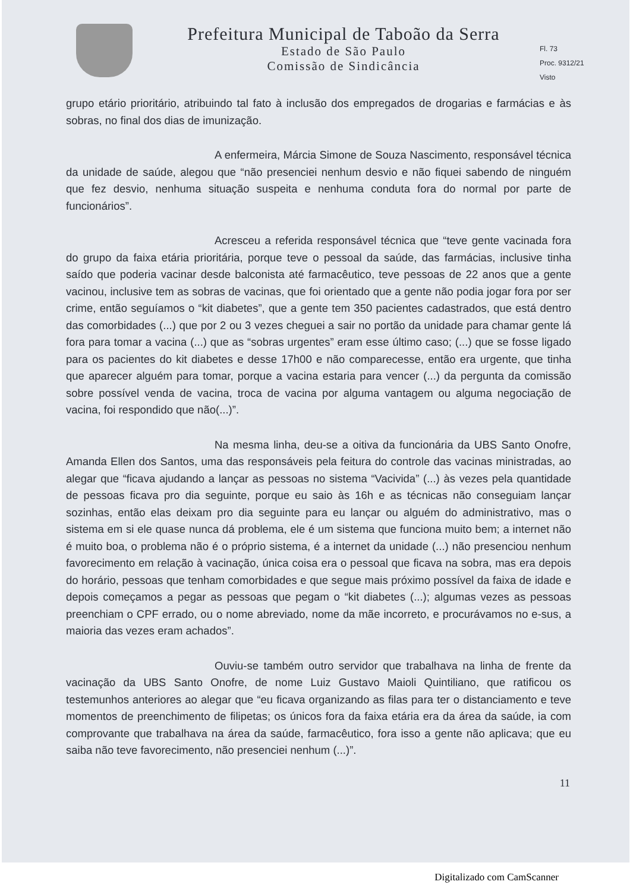Prefeitura Municipal de Taboão da Serra
Estado de São Paulo
Comissão de Sindicância
Fl. 73
Proc. 9312/21
Visto
grupo etário prioritário, atribuindo tal fato à inclusão dos empregados de drogarias e farmácias e às sobras, no final dos dias de imunização.
A enfermeira, Márcia Simone de Souza Nascimento, responsável técnica da unidade de saúde, alegou que “não presenciei nenhum desvio e não fiquei sabendo de ninguém que fez desvio, nenhuma situação suspeita e nenhuma conduta fora do normal por parte de funcionários”.
Acresceu a referida responsável técnica que “teve gente vacinada fora do grupo da faixa etária prioritária, porque teve o pessoal da saúde, das farmácias, inclusive tinha saído que poderia vacinar desde balconista até farmacêutico, teve pessoas de 22 anos que a gente vacinou, inclusive tem as sobras de vacinas, que foi orientado que a gente não podia jogar fora por ser crime, então seguíamos o “kit diabetes”, que a gente tem 350 pacientes cadastrados, que está dentro das comorbidades (...) que por 2 ou 3 vezes cheguei a sair no portão da unidade para chamar gente lá fora para tomar a vacina (...) que as “sobras urgentes” eram esse último caso; (...) que se fosse ligado para os pacientes do kit diabetes e desse 17h00 e não comparecesse, então era urgente, que tinha que aparecer alguém para tomar, porque a vacina estaria para vencer (...) da pergunta da comissão sobre possível venda de vacina, troca de vacina por alguma vantagem ou alguma negociação de vacina, foi respondido que não(...)”.
Na mesma linha, deu-se a oitiva da funcionária da UBS Santo Onofre, Amanda Ellen dos Santos, uma das responsáveis pela feitura do controle das vacinas ministradas, ao alegar que “ficava ajudando a lançar as pessoas no sistema “Vacivida” (...) às vezes pela quantidade de pessoas ficava pro dia seguinte, porque eu saio às 16h e as técnicas não conseguiam lançar sozinhas, então elas deixam pro dia seguinte para eu lançar ou alguém do administrativo, mas o sistema em si ele quase nunca dá problema, ele é um sistema que funciona muito bem; a internet não é muito boa, o problema não é o próprio sistema, é a internet da unidade (...) não presenciou nenhum favorecimento em relação à vacinação, única coisa era o pessoal que ficava na sobra, mas era depois do horário, pessoas que tenham comorbidades e que segue mais próximo possível da faixa de idade e depois começamos a pegar as pessoas que pegam o “kit diabetes (...); algumas vezes as pessoas preenchiam o CPF errado, ou o nome abreviado, nome da mãe incorreto, e procurávamos no e-sus, a maioria das vezes eram achados”.
Ouviu-se também outro servidor que trabalhava na linha de frente da vacinação da UBS Santo Onofre, de nome Luiz Gustavo Maioli Quintiliano, que ratificou os testemunhos anteriores ao alegar que “eu ficava organizando as filas para ter o distanciamento e teve momentos de preenchimento de filipetas; os únicos fora da faixa etária era da área da saúde, ia com comprovante que trabalhava na área da saúde, farmacêutico, fora isso a gente não aplicava; que eu saiba não teve favorecimento, não presenciei nenhum (...)”.
11
Digitalizado com CamScanner